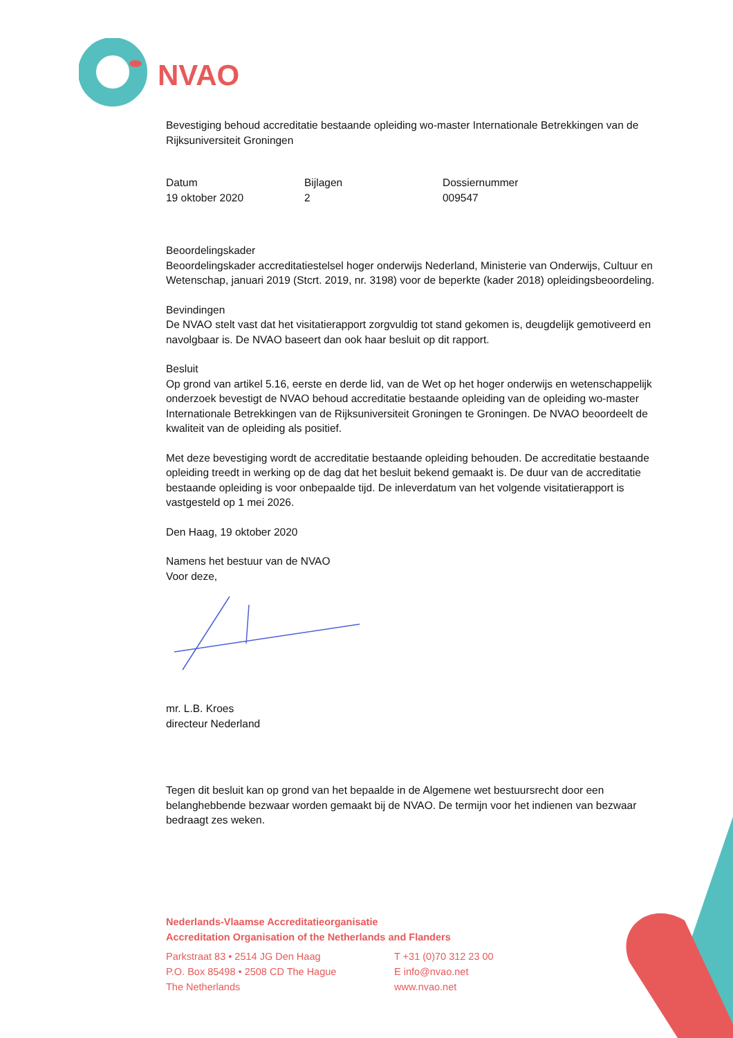NVAO
Bevestiging behoud accreditatie bestaande opleiding wo-master Internationale Betrekkingen van de Rijksuniversiteit Groningen
Datum
19 oktober 2020
Bijlagen
2
Dossiernummer
009547
Beoordelingskader
Beoordelingskader accreditatiestelsel hoger onderwijs Nederland, Ministerie van Onderwijs, Cultuur en Wetenschap, januari 2019 (Stcrt. 2019, nr. 3198) voor de beperkte (kader 2018) opleidingsbeoordeling.
Bevindingen
De NVAO stelt vast dat het visitatierapport zorgvuldig tot stand gekomen is, deugdelijk gemotiveerd en navolgbaar is. De NVAO baseert dan ook haar besluit op dit rapport.
Besluit
Op grond van artikel 5.16, eerste en derde lid, van de Wet op het hoger onderwijs en wetenschappelijk onderzoek bevestigt de NVAO behoud accreditatie bestaande opleiding van de opleiding wo-master Internationale Betrekkingen van de Rijksuniversiteit Groningen te Groningen. De NVAO beoordeelt de kwaliteit van de opleiding als positief.
Met deze bevestiging wordt de accreditatie bestaande opleiding behouden. De accreditatie bestaande opleiding treedt in werking op de dag dat het besluit bekend gemaakt is. De duur van de accreditatie bestaande opleiding is voor onbepaalde tijd. De inleverdatum van het volgende visitatierapport is vastgesteld op 1 mei 2026.
Den Haag, 19 oktober 2020
Namens het bestuur van de NVAO
Voor deze,
mr. L.B. Kroes
directeur Nederland
Tegen dit besluit kan op grond van het bepaalde in de Algemene wet bestuursrecht door een belanghebbende bezwaar worden gemaakt bij de NVAO. De termijn voor het indienen van bezwaar bedraagt zes weken.
Nederlands-Vlaamse Accreditatieorganisatie
Accreditation Organisation of the Netherlands and Flanders
Parkstraat 83 • 2514 JG Den Haag
P.O. Box 85498 • 2508 CD The Hague
The Netherlands
T +31 (0)70 312 23 00
E info@nvao.net
www.nvao.net